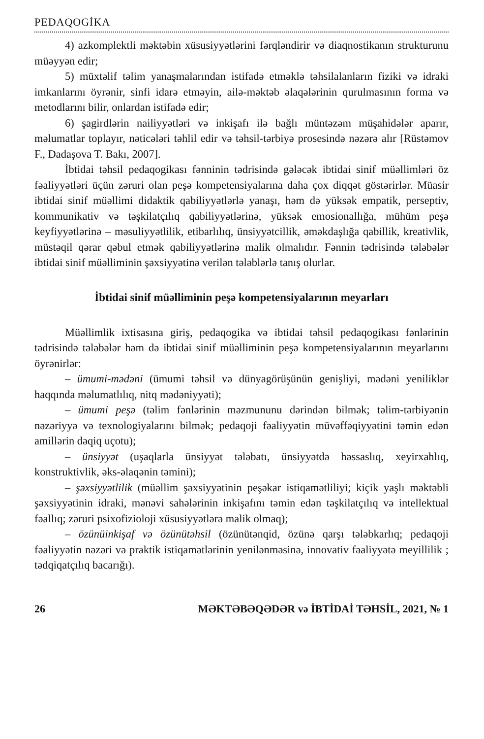PEDAQOGİKA
4) azkomplektli məktəbin xüsusiyyətlərini fərqləndirir və diaqnostikanın strukturunu müəyyən edir;
5) müxtəlif təlim yanaşmalarından istifadə etməklə təhsilalanların fiziki və idraki imkanlarını öyrənir, sinfi idarə etməyin, ailə-məktəb əlaqələrinin qurulmasının forma və metodlarını bilir, onlardan istifadə edir;
6) şagirdlərin nailiyyətləri və inkişafı ilə bağlı müntəzəm müşahidələr aparır, məlumatlar toplayır, nəticələri təhlil edir və təhsil-tərbiyə prosesində nəzərə alır [Rüstəmov F., Dadaşova T. Bakı, 2007].
İbtidai təhsil pedaqogikası fənninin tədrisində gələcək ibtidai sinif müəllimləri öz fəaliyyətləri üçün zəruri olan peşə kompetensiyalarına daha çox diqqət göstərirlər. Müasir ibtidai sinif müəllimi didaktik qabiliyyətlərlə yanaşı, həm də yüksək empatik, perseptiv, kommunikativ və təşkilatçılıq qabiliyyətlərinə, yüksək emosionallığa, mühüm peşə keyfiyyətlərinə – məsuliyyətlilik, etibarlılıq, ünsiyyətcillik, əməkdaşlığa qabillik, kreativlik, müstəqil qərar qəbul etmək qabiliyyətlərinə malik olmalıdır. Fənnin tədrisində tələbələr ibtidai sinif müəlliminin şəxsiyyətinə verilən tələblərlə tanış olurlar.
İbtidai sinif müəlliminin peşə kompetensiyalarının meyarları
Müəllimlik ixtisasına giriş, pedaqogika və ibtidai təhsil pedaqogikası fənlərinin tədrisində tələbələr həm də ibtidai sinif müəlliminin peşə kompetensiyalarının meyarlarını öyrənirlər:
– ümumi-mədəni (ümumi təhsil və dünyagörüşünün genişliyi, mədəni yeniliklər haqqında məlumatlılıq, nitq mədəniyyəti);
– ümumi peşə (təlim fənlərinin məzmununu dərindən bilmək; təlim-tərbiyənin nəzəriyyə və texnologiyalarını bilmək; pedaqoji fəaliyyətin müvəffəqiyyətini təmin edən amillərin dəqiq uçotu);
– ünsiyyət (uşaqlarla ünsiyyət tələbatı, ünsiyyətdə həssaslıq, xeyirxahlıq, konstruktivlik, əks-əlaqənin təmini);
– şəxsiyyətlilik (müəllim şəxsiyyətinin peşəkar istiqamətliliyi; kiçik yaşlı məktəbli şəxsiyyətinin idraki, mənəvi sahələrinin inkişafını təmin edən təşkilatçılıq və intellektual fəallıq; zəruri psixofizioloji xüsusiyyətlərə malik olmaq);
– özünüinkişaf və özünütəhsil (özünütənqid, özünə qarşı tələbkarlıq; pedaqoji fəaliyyətin nəzəri və praktik istiqamətlərinin yenilənməsinə, innovativ fəaliyyətə meyillilik ; tədqiqatçılıq bacarığı).
26 MƏKTƏBƏQƏDƏR və İBTİDAİ TƏHSİL, 2021, № 1